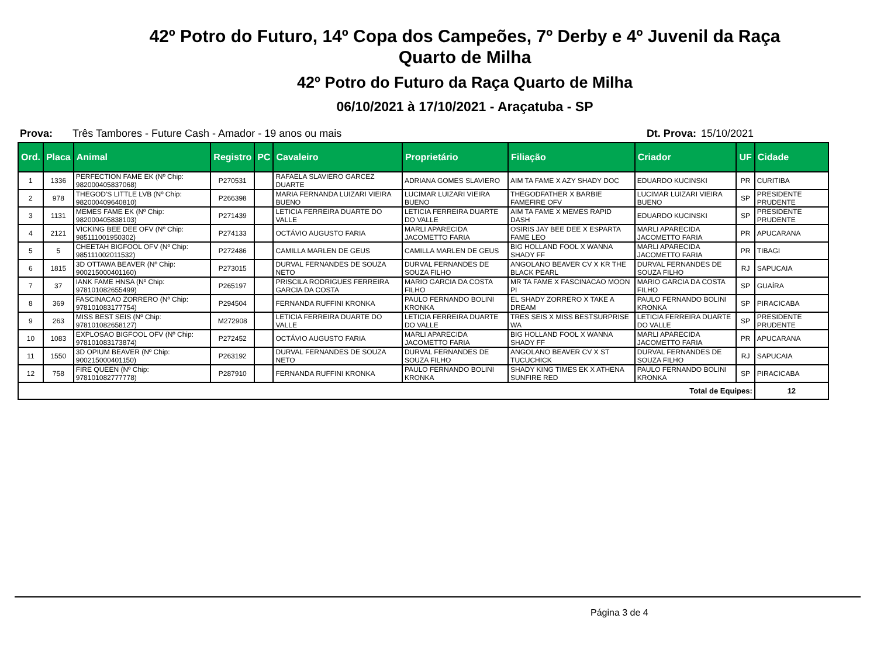42º Potro do Futuro, 14º Copa dos Campeões, 7º Derby e 4º Juvenil da Raça
Quarto de Milha
42º Potro do Futuro da Raça Quarto de Milha
06/10/2021 à 17/10/2021 - Araçatuba - SP
Prova: Três Tambores - Future Cash - Amador - 19 anos ou mais Dt. Prova: 15/10/2021
| Ord. | Placa | Animal | Registro | PC | Cavaleiro | Proprietário | Filiação | Criador | UF | Cidade |
| --- | --- | --- | --- | --- | --- | --- | --- | --- | --- | --- |
| 1 | 1336 | PERFECTION FAME EK (Nº Chip: 982000405837068) | P270531 | | RAFAELA SLAVIERO GARCEZ DUARTE | ADRIANA GOMES SLAVIERO | AIM TA FAME X AZY SHADY DOC | EDUARDO KUCINSKI | PR | CURITIBA |
| 2 | 978 | THEGOD'S LITTLE LVB (Nº Chip: 982000409640810) | P266398 | | MARIA FERNANDA LUIZARI VIEIRA BUENO | LUCIMAR LUIZARI VIEIRA BUENO | THEGODFATHER X BARBIE FAMEFIRE OFV | LUCIMAR LUIZARI VIEIRA BUENO | SP | PRESIDENTE PRUDENTE |
| 3 | 1131 | MEMES FAME EK (Nº Chip: 982000405838103) | P271439 | | LETICIA FERREIRA DUARTE DO VALLE | LETICIA FERREIRA DUARTE DO VALLE | AIM TA FAME X MEMES RAPID DASH | EDUARDO KUCINSKI | SP | PRESIDENTE PRUDENTE |
| 4 | 2121 | VICKING BEE DEE OFV (Nº Chip: 985111001950302) | P274133 | | OCTÁVIO AUGUSTO FARIA | MARLI APARECIDA JACOMETTO FARIA | OSIRIS JAY BEE DEE X ESPARTA FAME LEO | MARLI APARECIDA JACOMETTO FARIA | PR | APUCARANA |
| 5 | 5 | CHEETAH BIGFOOL OFV (Nº Chip: 985111002011532) | P272486 | | CAMILLA MARLEN DE GEUS | CAMILLA MARLEN DE GEUS | BIG HOLLAND FOOL X WANNA SHADY FF | MARLI APARECIDA JACOMETTO FARIA | PR | TIBAGI |
| 6 | 1815 | 3D OTTAWA BEAVER (Nº Chip: 900215000401160) | P273015 | | DURVAL FERNANDES DE SOUZA NETO | DURVAL FERNANDES DE SOUZA FILHO | ANGOLANO BEAVER CV X KR THE BLACK PEARL | DURVAL FERNANDES DE SOUZA FILHO | RJ | SAPUCAIA |
| 7 | 37 | IANK FAME HNSA (Nº Chip: 978101082655499) | P265197 | | PRISCILA RODRIGUES FERREIRA GARCIA DA COSTA | MARIO GARCIA DA COSTA FILHO | MR TA FAME X FASCINACAO MOON PI | MARIO GARCIA DA COSTA FILHO | SP | GUAÍRA |
| 8 | 369 | FASCINACAO ZORRERO (Nº Chip: 978101083177754) | P294504 | | FERNANDA RUFFINI KRONKA | PAULO FERNANDO BOLINI KRONKA | EL SHADY ZORRERO X TAKE A DREAM | PAULO FERNANDO BOLINI KRONKA | SP | PIRACICABA |
| 9 | 263 | MISS BEST SEIS (Nº Chip: 978101082658127) | M272908 | | LETICIA FERREIRA DUARTE DO VALLE | LETICIA FERREIRA DUARTE DO VALLE | TRES SEIS X MISS BESTSURPRISE WA | LETICIA FERREIRA DUARTE DO VALLE | SP | PRESIDENTE PRUDENTE |
| 10 | 1083 | EXPLOSAO BIGFOOL OFV (Nº Chip: 978101083173874) | P272452 | | OCTÁVIO AUGUSTO FARIA | MARLI APARECIDA JACOMETTO FARIA | BIG HOLLAND FOOL X WANNA SHADY FF | MARLI APARECIDA JACOMETTO FARIA | PR | APUCARANA |
| 11 | 1550 | 3D OPIUM BEAVER (Nº Chip: 900215000401150) | P263192 | | DURVAL FERNANDES DE SOUZA NETO | DURVAL FERNANDES DE SOUZA FILHO | ANGOLANO BEAVER CV X ST TUCUCHICK | DURVAL FERNANDES DE SOUZA FILHO | RJ | SAPUCAIA |
| 12 | 758 | FIRE QUEEN (Nº Chip: 978101082777778) | P287910 | | FERNANDA RUFFINI KRONKA | PAULO FERNANDO BOLINI KRONKA | SHADY KING TIMES EK X ATHENA SUNFIRE RED | PAULO FERNANDO BOLINI KRONKA | SP | PIRACICABA |
| Total de Equipes: | | | | | | | | | | 12 |
Página 3 de 4